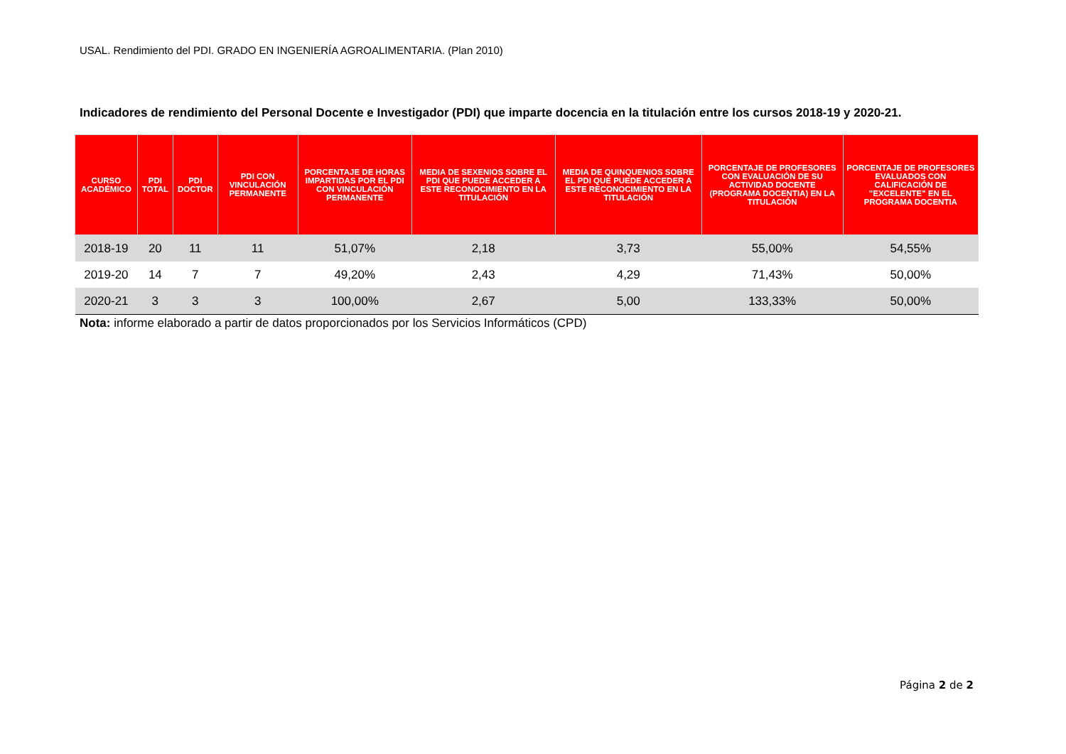USAL. Rendimiento del PDI. GRADO EN INGENIERÍA AGROALIMENTARIA. (Plan 2010)
Indicadores de rendimiento del Personal Docente e Investigador (PDI) que imparte docencia en la titulación entre los cursos 2018-19 y 2020-21.
| CURSO ACADÉMICO | PDI TOTAL | PDI DOCTOR | PDI CON VINCULACIÓN PERMANENTE | PORCENTAJE DE HORAS IMPARTIDAS POR EL PDI CON VINCULACIÓN PERMANENTE | MEDIA DE SEXENIOS SOBRE EL PDI QUE PUEDE ACCEDER A ESTE RECONOCIMIENTO EN LA TITULACIÓN | MEDIA DE QUINQUENIOS SOBRE EL PDI QUE PUEDE ACCEDER A ESTE RECONOCIMIENTO EN LA TITULACIÓN | PORCENTAJE DE PROFESORES CON EVALUACIÓN DE SU ACTIVIDAD DOCENTE (PROGRAMA DOCENTIA) EN LA TITULACIÓN | PORCENTAJE DE PROFESORES EVALUADOS CON CALIFICACIÓN DE "EXCELENTE" EN EL PROGRAMA DOCENTIA |
| --- | --- | --- | --- | --- | --- | --- | --- | --- |
| 2018-19 | 20 | 11 | 11 | 51,07% | 2,18 | 3,73 | 55,00% | 54,55% |
| 2019-20 | 14 | 7 | 7 | 49,20% | 2,43 | 4,29 | 71,43% | 50,00% |
| 2020-21 | 3 | 3 | 3 | 100,00% | 2,67 | 5,00 | 133,33% | 50,00% |
Nota: informe elaborado a partir de datos proporcionados por los Servicios Informáticos (CPD)
Página 2 de 2